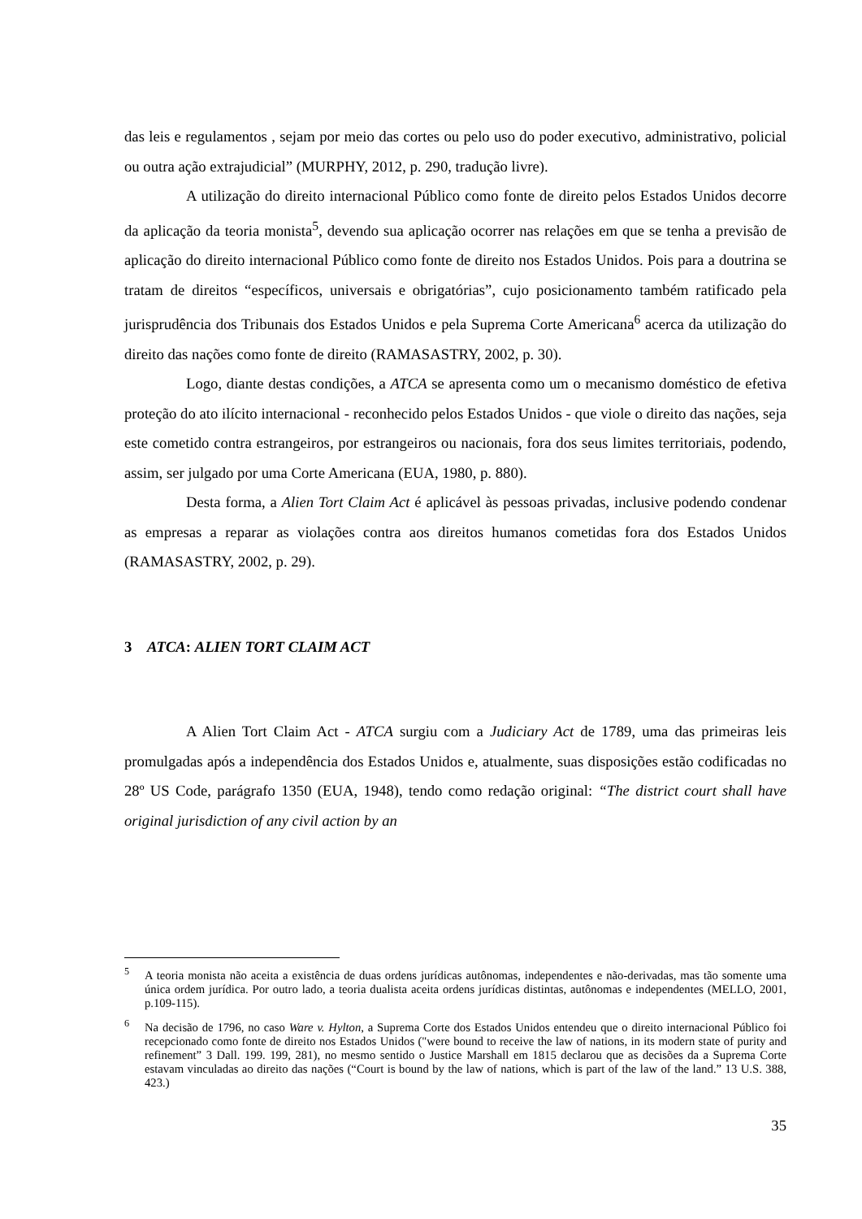das leis e regulamentos , sejam por meio das cortes ou pelo uso do poder executivo, administrativo, policial ou outra ação extrajudicial” (MURPHY, 2012, p. 290, tradução livre).
A utilização do direito internacional Público como fonte de direito pelos Estados Unidos decorre da aplicação da teoria monista<sup>5</sup>, devendo sua aplicação ocorrer nas relações em que se tenha a previsão de aplicação do direito internacional Público como fonte de direito nos Estados Unidos. Pois para a doutrina se tratam de direitos “específicos, universais e obrigatórias”, cujo posicionamento também ratificado pela jurisprudência dos Tribunais dos Estados Unidos e pela Suprema Corte Americana<sup>6</sup> acerca da utilização do direito das nações como fonte de direito (RAMASASTRY, 2002, p. 30).
Logo, diante destas condições, a ATCA se apresenta como um o mecanismo doméstico de efetiva proteção do ato ilícito internacional - reconhecido pelos Estados Unidos - que viole o direito das nações, seja este cometido contra estrangeiros, por estrangeiros ou nacionais, fora dos seus limites territoriais, podendo, assim, ser julgado por uma Corte Americana (EUA, 1980, p. 880).
Desta forma, a Alien Tort Claim Act é aplicável às pessoas privadas, inclusive podendo condenar as empresas a reparar as violações contra aos direitos humanos cometidas fora dos Estados Unidos (RAMASASTRY, 2002, p. 29).
3 ATCA: ALIEN TORT CLAIM ACT
A Alien Tort Claim Act - ATCA surgiu com a Judiciary Act de 1789, uma das primeiras leis promulgadas após a independência dos Estados Unidos e, atualmente, suas disposições estão codificadas no 28º US Code, parágrafo 1350 (EUA, 1948), tendo como redação original: “The district court shall have original jurisdiction of any civil action by an
<sup>5</sup> A teoria monista não aceita a existência de duas ordens jurídicas autônomas, independentes e não-derivadas, mas tão somente uma única ordem jurídica. Por outro lado, a teoria dualista aceita ordens jurídicas distintas, autônomas e independentes (MELLO, 2001, p.109-115).
<sup>6</sup> Na decisão de 1796, no caso Ware v. Hylton, a Suprema Corte dos Estados Unidos entendeu que o direito internacional Público foi recepcionado como fonte de direito nos Estados Unidos ("were bound to receive the law of nations, in its modern state of purity and refinement” 3 Dall. 199. 199, 281), no mesmo sentido o Justice Marshall em 1815 declarou que as decisões da a Suprema Corte estavam vinculadas ao direito das nações (“Court is bound by the law of nations, which is part of the law of the land.” 13 U.S. 388, 423.)
35